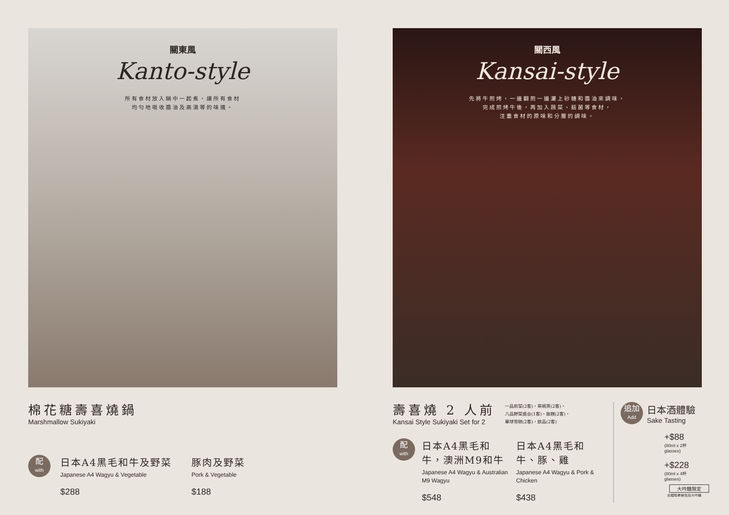關東風
Kanto-style
所有食材放入鍋中一起煮，讓所有食材
均勻地吸收醬油及高湯等的味道。
棉花糖壽喜燒鍋
Marshmallow Sukiyaki
配
with
日本A4黑毛和牛及野菜
Japanese A4 Wagyu & Vegetable
$288
豚肉及野菜
Pork & Vegetable
$188
關西風
Kansai-style
先將牛煎烤，一邊翻煎一邊灑上砂糖和醬油來調味，
完成煎烤牛後，再加入蔬菜、菇菌等食材，
注重食材的原味和分層的調味。
壽喜燒 2 人前
Kansai Style Sukiyaki Set for 2
一品前菜(2客)，茶碗蒸(2客)，
八品野菜盛合(1客)，飯麵(2客)，
單球雪糕(2客)，飲品(2客)
配
with
日本A4黑毛和牛，澳洲M9和牛
Japanese A4 Wagyu & Australian M9 Wagyu
$548
日本A4黑毛和牛、豚、雞
Japanese A4 Wagyu & Pork & Chicken
$438
追加
Add
日本酒體驗
Sake Tasting
+$88
(80ml x 2杯 glasses)
+$228
(80ml x 4杯 glasses)
大吟釀限定
此體驗套裝包括大吟釀